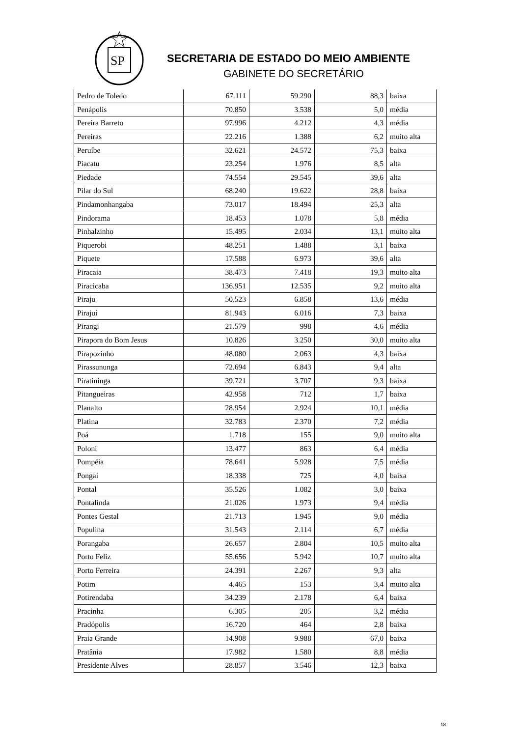SP
SECRETARIA DE ESTADO DO MEIO AMBIENTE
GABINETE DO SECRETÁRIO
| Pedro de Toledo | 67.111 | 59.290 | 88,3 | baixa |
| Penápolis | 70.850 | 3.538 | 5,0 | média |
| Pereira Barreto | 97.996 | 4.212 | 4,3 | média |
| Pereiras | 22.216 | 1.388 | 6,2 | muito alta |
| Peruíbe | 32.621 | 24.572 | 75,3 | baixa |
| Piacatu | 23.254 | 1.976 | 8,5 | alta |
| Piedade | 74.554 | 29.545 | 39,6 | alta |
| Pilar do Sul | 68.240 | 19.622 | 28,8 | baixa |
| Pindamonhangaba | 73.017 | 18.494 | 25,3 | alta |
| Pindorama | 18.453 | 1.078 | 5,8 | média |
| Pinhalzinho | 15.495 | 2.034 | 13,1 | muito alta |
| Piquerobi | 48.251 | 1.488 | 3,1 | baixa |
| Piquete | 17.588 | 6.973 | 39,6 | alta |
| Piracaia | 38.473 | 7.418 | 19,3 | muito alta |
| Piracicaba | 136.951 | 12.535 | 9,2 | muito alta |
| Piraju | 50.523 | 6.858 | 13,6 | média |
| Pirajuí | 81.943 | 6.016 | 7,3 | baixa |
| Pirangi | 21.579 | 998 | 4,6 | média |
| Pirapora do Bom Jesus | 10.826 | 3.250 | 30,0 | muito alta |
| Pirapozinho | 48.080 | 2.063 | 4,3 | baixa |
| Pirassununga | 72.694 | 6.843 | 9,4 | alta |
| Piratininga | 39.721 | 3.707 | 9,3 | baixa |
| Pitangueiras | 42.958 | 712 | 1,7 | baixa |
| Planalto | 28.954 | 2.924 | 10,1 | média |
| Platina | 32.783 | 2.370 | 7,2 | média |
| Poá | 1.718 | 155 | 9,0 | muito alta |
| Poloni | 13.477 | 863 | 6,4 | média |
| Pompéia | 78.641 | 5.928 | 7,5 | média |
| Pongaí | 18.338 | 725 | 4,0 | baixa |
| Pontal | 35.526 | 1.082 | 3,0 | baixa |
| Pontalinda | 21.026 | 1.973 | 9,4 | média |
| Pontes Gestal | 21.713 | 1.945 | 9,0 | média |
| Populina | 31.543 | 2.114 | 6,7 | média |
| Porangaba | 26.657 | 2.804 | 10,5 | muito alta |
| Porto Feliz | 55.656 | 5.942 | 10,7 | muito alta |
| Porto Ferreira | 24.391 | 2.267 | 9,3 | alta |
| Potim | 4.465 | 153 | 3,4 | muito alta |
| Potirendaba | 34.239 | 2.178 | 6,4 | baixa |
| Pracinha | 6.305 | 205 | 3,2 | média |
| Pradópolis | 16.720 | 464 | 2,8 | baixa |
| Praia Grande | 14.908 | 9.988 | 67,0 | baixa |
| Pratânia | 17.982 | 1.580 | 8,8 | média |
| Presidente Alves | 28.857 | 3.546 | 12,3 | baixa |
18